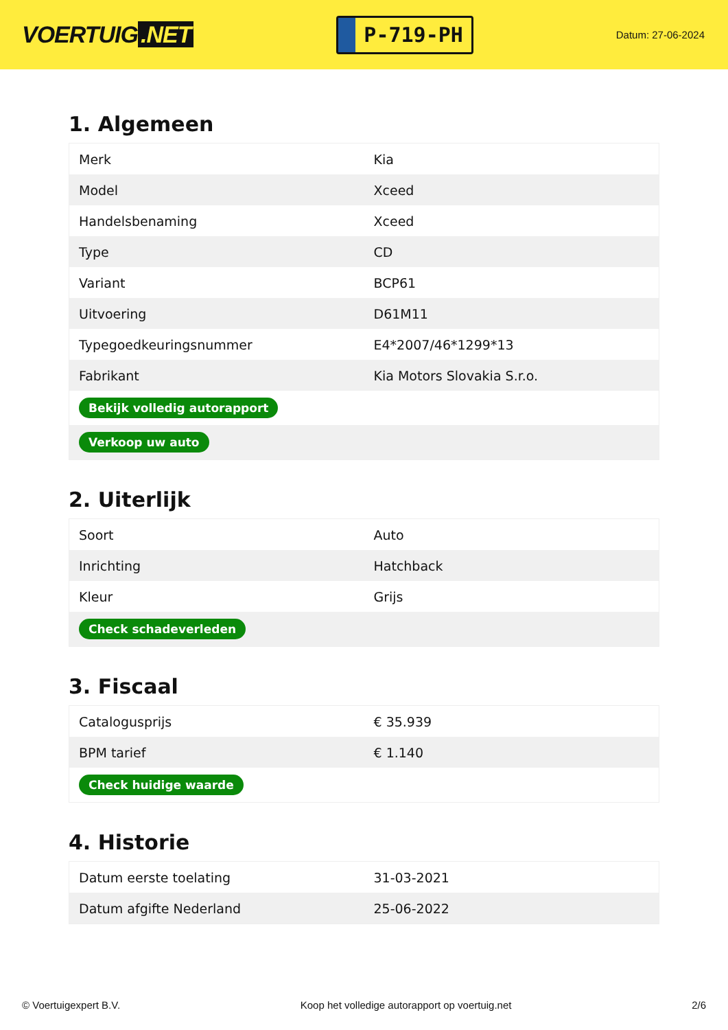VOERTUIG.NET
P-719-PH
Datum: 27-06-2024
1. Algemeen
| Merk | Kia |
| Model | Xceed |
| Handelsbenaming | Xceed |
| Type | CD |
| Variant | BCP61 |
| Uitvoering | D61M11 |
| Typegoedkeuringsnummer | E4*2007/46*1299*13 |
| Fabrikant | Kia Motors Slovakia S.r.o. |
| Bekijk volledig autorapport | |
| Verkoop uw auto | |
2. Uiterlijk
| Soort | Auto |
| Inrichting | Hatchback |
| Kleur | Grijs |
| Check schadeverleden | |
3. Fiscaal
| Catalogusprijs | € 35.939 |
| BPM tarief | € 1.140 |
| Check huidige waarde | |
4. Historie
| Datum eerste toelating | 31-03-2021 |
| Datum afgifte Nederland | 25-06-2022 |
© Voertuigexpert B.V. Koop het volledige autorapport op voertuig.net 2/6